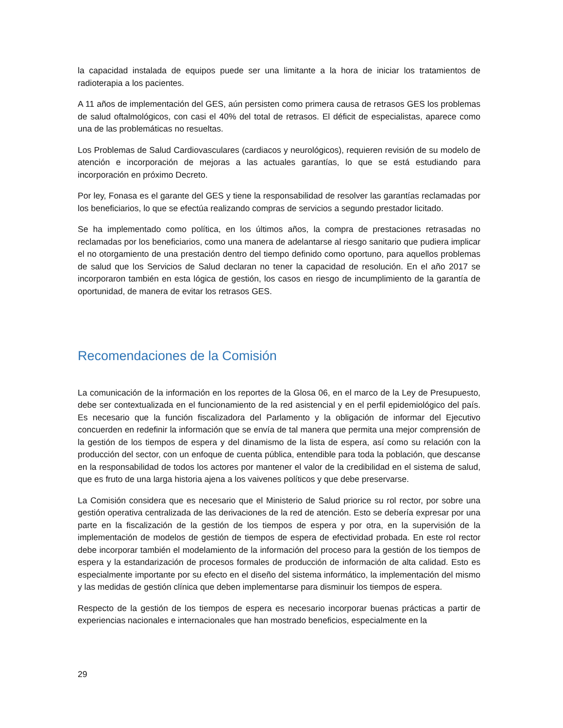la capacidad instalada de equipos puede ser una limitante a la hora de iniciar los tratamientos de radioterapia a los pacientes.
A 11 años de implementación del GES, aún persisten como primera causa de retrasos GES los problemas de salud oftalmológicos, con casi el 40% del total de retrasos. El déficit de especialistas, aparece como una de las problemáticas no resueltas.
Los Problemas de Salud Cardiovasculares (cardiacos y neurológicos), requieren revisión de su modelo de atención e incorporación de mejoras a las actuales garantías, lo que se está estudiando para incorporación en próximo Decreto.
Por ley, Fonasa es el garante del GES y tiene la responsabilidad de resolver las garantías reclamadas por los beneficiarios, lo que se efectúa realizando compras de servicios a segundo prestador licitado.
Se ha implementado como política, en los últimos años, la compra de prestaciones retrasadas no reclamadas por los beneficiarios, como una manera de adelantarse al riesgo sanitario que pudiera implicar el no otorgamiento de una prestación dentro del tiempo definido como oportuno, para aquellos problemas de salud que los Servicios de Salud declaran no tener la capacidad de resolución. En el año 2017 se incorporaron también en esta lógica de gestión, los casos en riesgo de incumplimiento de la garantía de oportunidad, de manera de evitar los retrasos GES.
Recomendaciones de la Comisión
La comunicación de la información en los reportes de la Glosa 06, en el marco de la Ley de Presupuesto, debe ser contextualizada en el funcionamiento de la red asistencial y en el perfil epidemiológico del país. Es necesario que la función fiscalizadora del Parlamento y la obligación de informar del Ejecutivo concuerden en redefinir la información que se envía de tal manera que permita una mejor comprensión de la gestión de los tiempos de espera y del dinamismo de la lista de espera, así como su relación con la producción del sector, con un enfoque de cuenta pública, entendible para toda la población, que descanse en la responsabilidad de todos los actores por mantener el valor de la credibilidad en el sistema de salud, que es fruto de una larga historia ajena a los vaivenes políticos y que debe preservarse.
La Comisión considera que es necesario que el Ministerio de Salud priorice su rol rector, por sobre una gestión operativa centralizada de las derivaciones de la red de atención. Esto se debería expresar por una parte en la fiscalización de la gestión de los tiempos de espera y por otra, en la supervisión de la implementación de modelos de gestión de tiempos de espera de efectividad probada. En este rol rector debe incorporar también el modelamiento de la información del proceso para la gestión de los tiempos de espera y la estandarización de procesos formales de producción de información de alta calidad. Esto es especialmente importante por su efecto en el diseño del sistema informático, la implementación del mismo y las medidas de gestión clínica que deben implementarse para disminuir los tiempos de espera.
Respecto de la gestión de los tiempos de espera es necesario incorporar buenas prácticas a partir de experiencias nacionales e internacionales que han mostrado beneficios, especialmente en la
29